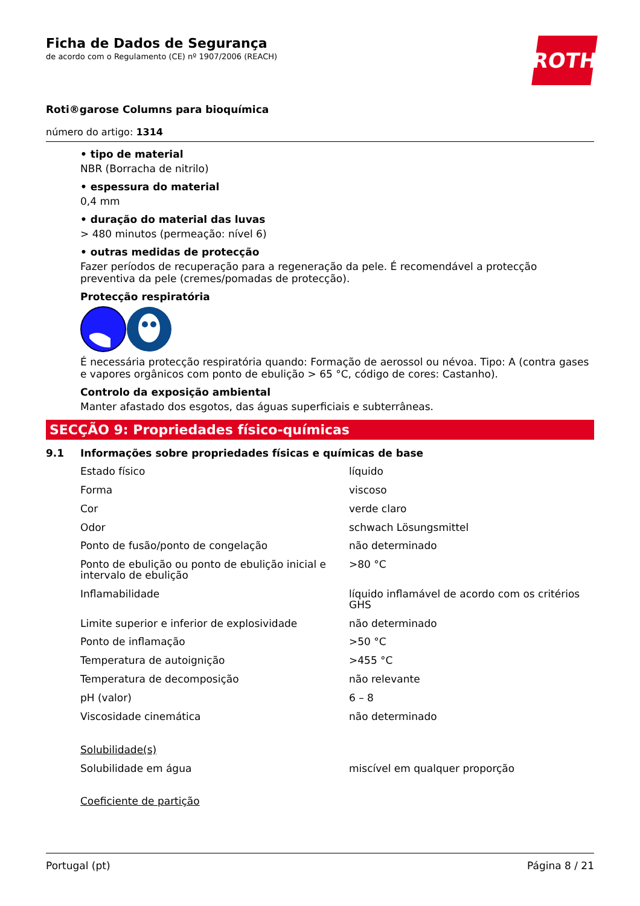Ficha de Dados de Segurança
de acordo com o Regulamento (CE) nº 1907/2006 (REACH)
ROTH
Roti®garose Columns para bioquímica
número do artigo: 1314
• tipo de material
NBR (Borracha de nitrilo)
• espessura do material
0,4 mm
• duração do material das luvas
> 480 minutos (permeação: nível 6)
• outras medidas de protecção
Fazer períodos de recuperação para a regeneração da pele. É recomendável a protecção preventiva da pele (cremes/pomadas de protecção).
Protecção respiratória
É necessária protecção respiratória quando: Formação de aerossol ou névoa. Tipo: A (contra gases e vapores orgânicos com ponto de ebulição > 65 °C, código de cores: Castanho).
Controlo da exposição ambiental
Manter afastado dos esgotos, das águas superficiais e subterrâneas.
SECÇÃO 9: Propriedades físico-químicas
9.1 Informações sobre propriedades físicas e químicas de base
| Estado físico | líquido |
| Forma | viscoso |
| Cor | verde claro |
| Odor | schwach Lösungsmittel |
| Ponto de fusão/ponto de congelação | não determinado |
| Ponto de ebulição ou ponto de ebulição inicial e intervalo de ebulição | >80 °C |
| Inflamabilidade | líquido inflamável de acordo com os critérios GHS |
| Limite superior e inferior de explosividade | não determinado |
| Ponto de inflamação | >50 °C |
| Temperatura de autoignição | >455 °C |
| Temperatura de decomposição | não relevante |
| pH (valor) | 6 – 8 |
| Viscosidade cinemática | não determinado |
| Solubilidade(s) | |
| Solubilidade em água | miscível em qualquer proporção |
| Coeficiente de partição | |
Portugal (pt) Página 8 / 21